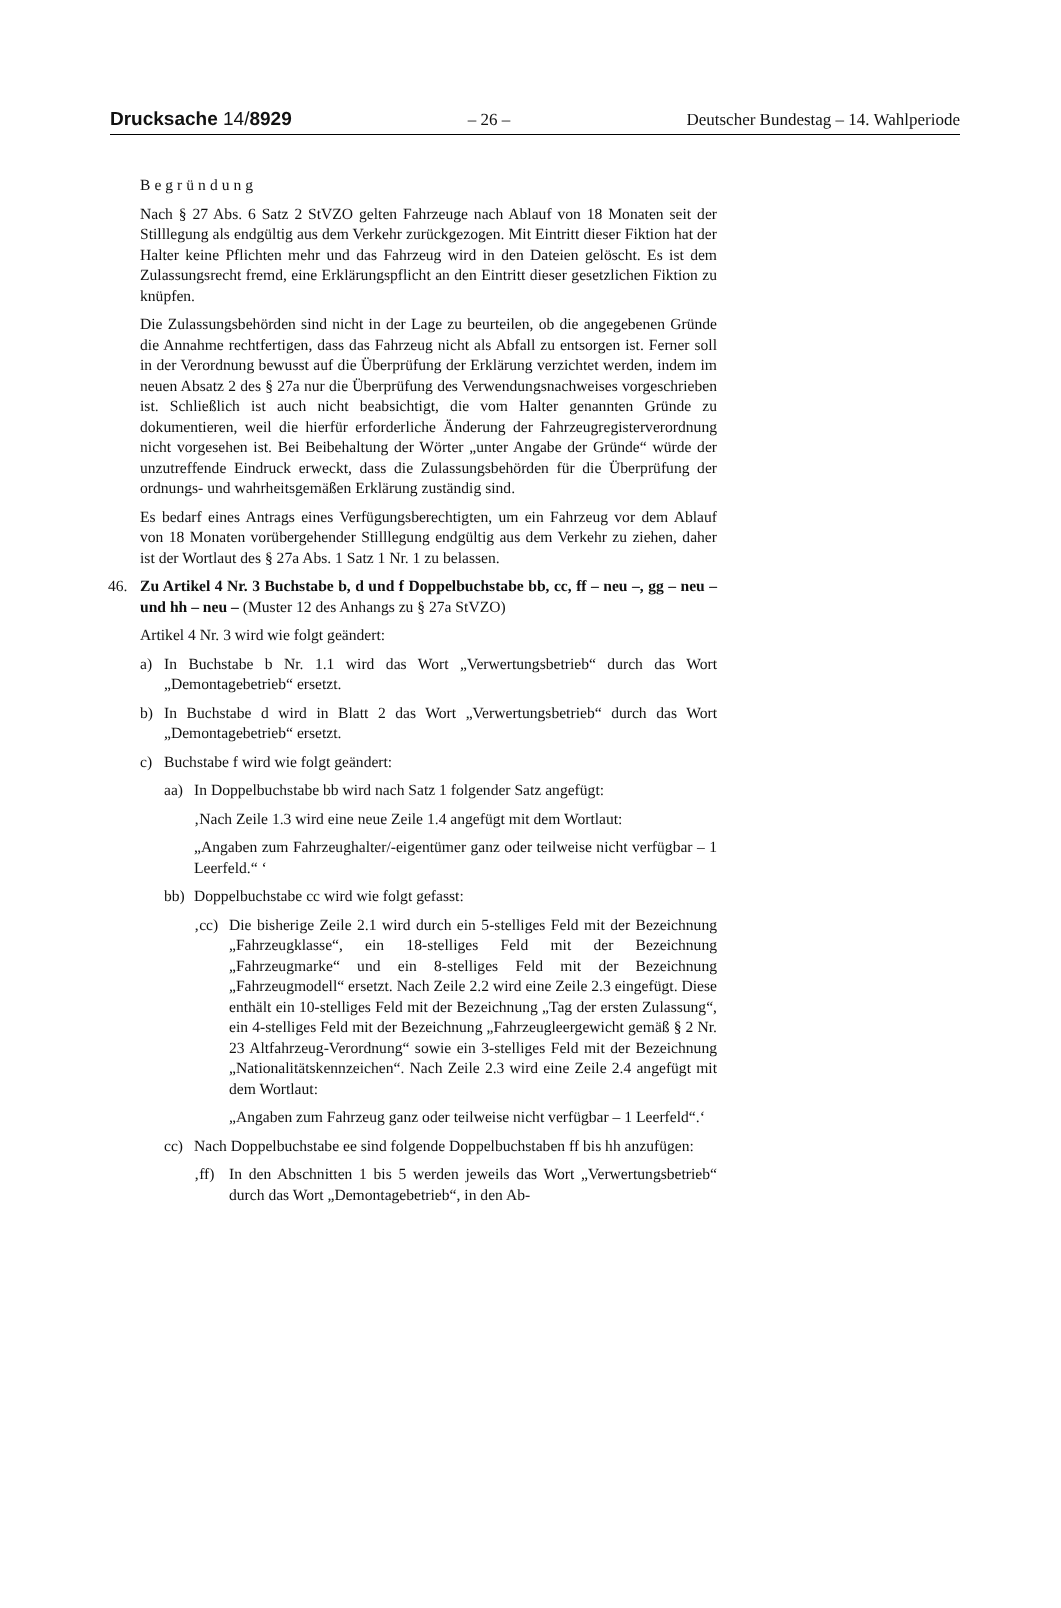Drucksache 14/8929 – 26 – Deutscher Bundestag – 14. Wahlperiode
Begründung
Nach § 27 Abs. 6 Satz 2 StVZO gelten Fahrzeuge nach Ablauf von 18 Monaten seit der Stilllegung als endgültig aus dem Verkehr zurückgezogen. Mit Eintritt dieser Fiktion hat der Halter keine Pflichten mehr und das Fahrzeug wird in den Dateien gelöscht. Es ist dem Zulassungsrecht fremd, eine Erklärungspflicht an den Eintritt dieser gesetzlichen Fiktion zu knüpfen.
Die Zulassungsbehörden sind nicht in der Lage zu beurteilen, ob die angegebenen Gründe die Annahme rechtfertigen, dass das Fahrzeug nicht als Abfall zu entsorgen ist. Ferner soll in der Verordnung bewusst auf die Überprüfung der Erklärung verzichtet werden, indem im neuen Absatz 2 des § 27a nur die Überprüfung des Verwendungsnachweises vorgeschrieben ist. Schließlich ist auch nicht beabsichtigt, die vom Halter genannten Gründe zu dokumentieren, weil die hierfür erforderliche Änderung der Fahrzeugregisterverordnung nicht vorgesehen ist. Bei Beibehaltung der Wörter „unter Angabe der Gründe“ würde der unzutreffende Eindruck erweckt, dass die Zulassungsbehörden für die Überprüfung der ordnungs- und wahrheitsgemäßen Erklärung zuständig sind.
Es bedarf eines Antrags eines Verfügungsberechtigten, um ein Fahrzeug vor dem Ablauf von 18 Monaten vorübergehender Stilllegung endgültig aus dem Verkehr zu ziehen, daher ist der Wortlaut des § 27a Abs. 1 Satz 1 Nr. 1 zu belassen.
46. Zu Artikel 4 Nr. 3 Buchstabe b, d und f Doppelbuchstabe bb, cc, ff – neu –, gg – neu – und hh – neu – (Muster 12 des Anhangs zu § 27a StVZO)
Artikel 4 Nr. 3 wird wie folgt geändert:
a) In Buchstabe b Nr. 1.1 wird das Wort „Verwertungsbetrieb“ durch das Wort „Demontagebetrieb“ ersetzt.
b) In Buchstabe d wird in Blatt 2 das Wort „Verwertungsbetrieb“ durch das Wort „Demontagebetrieb“ ersetzt.
c) Buchstabe f wird wie folgt geändert:
aa) In Doppelbuchstabe bb wird nach Satz 1 folgender Satz angefügt:
‚Nach Zeile 1.3 wird eine neue Zeile 1.4 angefügt mit dem Wortlaut:
„Angaben zum Fahrzeughalter/-eigentümer ganz oder teilweise nicht verfügbar – 1 Leerfeld.“ ‘
bb) Doppelbuchstabe cc wird wie folgt gefasst:
‚cc) Die bisherige Zeile 2.1 wird durch ein 5-stelliges Feld mit der Bezeichnung „Fahrzeugklasse“, ein 18-stelliges Feld mit der Bezeichnung „Fahrzeugmarke“ und ein 8-stelliges Feld mit der Bezeichnung „Fahrzeugmodell“ ersetzt. Nach Zeile 2.2 wird eine Zeile 2.3 eingefügt. Diese enthält ein 10-stelliges Feld mit der Bezeichnung „Tag der ersten Zulassung“, ein 4-stelliges Feld mit der Bezeichnung „Fahrzeugleergewicht gemäß § 2 Nr. 23 Altfahrzeug-Verordnung“ sowie ein 3-stelliges Feld mit der Bezeichnung „Nationalitätskennzeichen“. Nach Zeile 2.3 wird eine Zeile 2.4 angefügt mit dem Wortlaut:
„Angaben zum Fahrzeug ganz oder teilweise nicht verfügbar – 1 Leerfeld“.‘
cc) Nach Doppelbuchstabe ee sind folgende Doppelbuchstaben ff bis hh anzufügen:
‚ff) In den Abschnitten 1 bis 5 werden jeweils das Wort „Verwertungsbetrieb“ durch das Wort „Demontagebetrieb“, in den Ab-